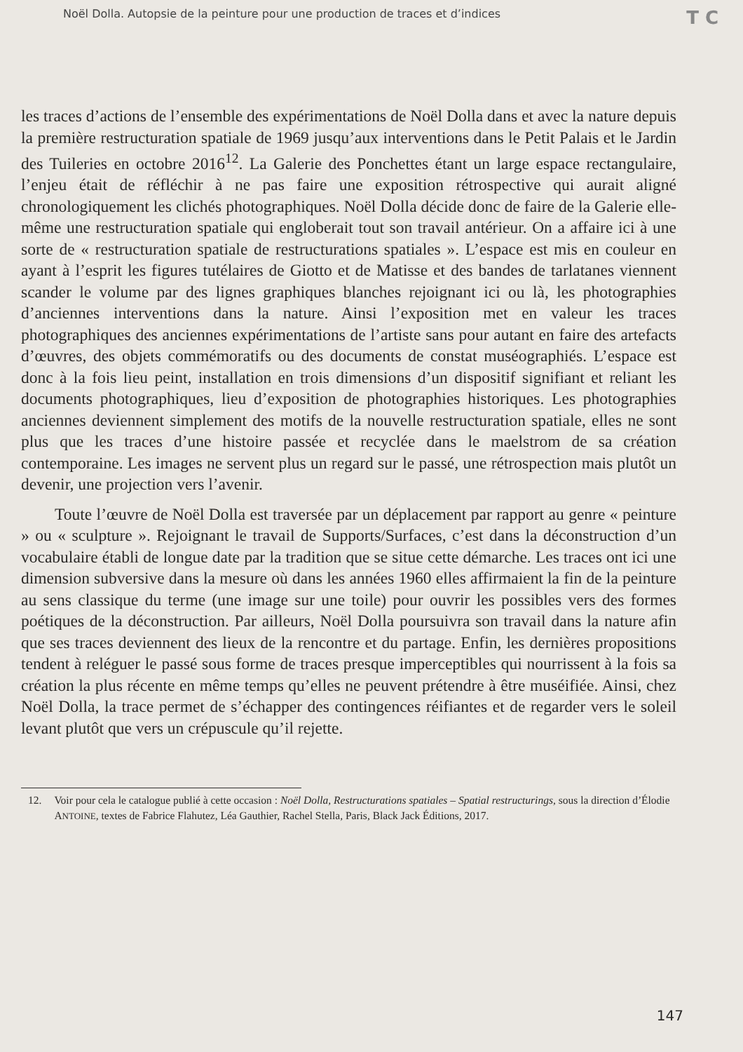Noël Dolla. Autopsie de la peinture pour une production de traces et d’indices T C
les traces d’actions de l’ensemble des expérimentations de Noël Dolla dans et avec la nature depuis la première restructuration spatiale de 1969 jusqu’aux interventions dans le Petit Palais et le Jardin des Tuileries en octobre 2016<sup>12</sup>. La Galerie des Ponchettes étant un large espace rectangulaire, l’enjeu était de réfléchir à ne pas faire une exposition rétrospective qui aurait aligné chronologiquement les clichés photographiques. Noël Dolla décide donc de faire de la Galerie elle-même une restructuration spatiale qui engloberait tout son travail antérieur. On a affaire ici à une sorte de « restructuration spatiale de restructurations spatiales ». L’espace est mis en couleur en ayant à l’esprit les figures tutélaires de Giotto et de Matisse et des bandes de tarlatanes viennent scander le volume par des lignes graphiques blanches rejoignant ici ou là, les photographies d’anciennes interventions dans la nature. Ainsi l’exposition met en valeur les traces photographiques des anciennes expérimentations de l’artiste sans pour autant en faire des artefacts d’œuvres, des objets commémoratifs ou des documents de constat muséographiés. L’espace est donc à la fois lieu peint, installation en trois dimensions d’un dispositif signifiant et reliant les documents photographiques, lieu d’exposition de photographies historiques. Les photographies anciennes deviennent simplement des motifs de la nouvelle restructuration spatiale, elles ne sont plus que les traces d’une histoire passée et recyclée dans le maelstrom de sa création contemporaine. Les images ne servent plus un regard sur le passé, une rétrospection mais plutôt un devenir, une projection vers l’avenir.
Toute l’œuvre de Noël Dolla est traversée par un déplacement par rapport au genre « peinture » ou « sculpture ». Rejoignant le travail de Supports/Surfaces, c’est dans la déconstruction d’un vocabulaire établi de longue date par la tradition que se situe cette démarche. Les traces ont ici une dimension subversive dans la mesure où dans les années 1960 elles affirmaient la fin de la peinture au sens classique du terme (une image sur une toile) pour ouvrir les possibles vers des formes poétiques de la déconstruction. Par ailleurs, Noël Dolla poursuivra son travail dans la nature afin que ses traces deviennent des lieux de la rencontre et du partage. Enfin, les dernières propositions tendent à reléguer le passé sous forme de traces presque imperceptibles qui nourrissent à la fois sa création la plus récente en même temps qu’elles ne peuvent prétendre à être muséifiée. Ainsi, chez Noël Dolla, la trace permet de s’échapper des contingences réifiantes et de regarder vers le soleil levant plutôt que vers un crépuscule qu’il rejette.
12. Voir pour cela le catalogue publié à cette occasion : Noël Dolla, Restructurations spatiales – Spatial restructurings, sous la direction d’Élodie ANTOINE, textes de Fabrice Flahutez, Léa Gauthier, Rachel Stella, Paris, Black Jack Éditions, 2017.
147